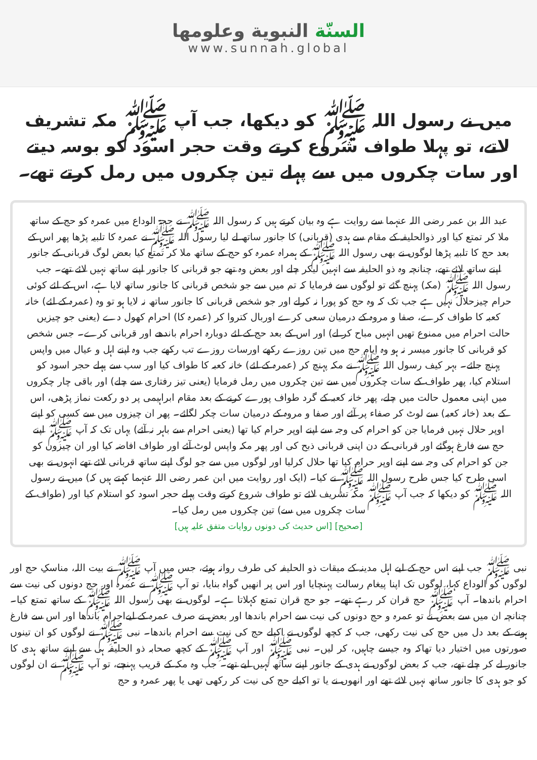السنّة النبوية وعلومها
www.sunnah.global
میں نے رسول اللہ ﷺ کو دیکھا، جب آپ ﷺ مکہ تشریف لاتے، تو پہلا طواف شروع کرتے وقت حجر اسود کو بوسہ دیتے اور سات چکروں میں سے پہلے تین چکروں میں رمل کرتے تھے۔
عبد اللہ بن عمر رضی اللہ عنہما سے روایت ہے وہ بیان کرتے ہیں کہ رسول اللہ ﷺ نے حجۃ الوداع میں عمرہ کو حج کے ساتھ ملا کر تمتع کیا اور ذوالحلیفہ کے مقام سے ہدی (قربانی) کا جانور ساتھ لے لیا رسول اللہ ﷺ نے عمرہ کا تلبیہ پڑھا پھر اس کے بعد حج کا تلبیہ پڑھا لوگوں نے بھی رسول اللہ ﷺ کے ہمراہ عمرہ کو حج کے ساتھ ملا کر تمتع کیا بعض لوگ قربانی کے جانور اپنے ساتھ لائے تھے، چنانچہ وہ ذو الحلیفہ سے انہیں لیکر چلے اور بعض وہ تھے جو قربانی کا جانور اپنے ساتھ نہیں لائے تھے۔ جب رسول اللہ ﷺ (مکہ) پہنچ گئے تو لوگوں سے فرمایا کہ تم میں سے جو شخص قربانی کا جانور ساتھ لایا ہے، اس کے لئے کوئی حرام چیزحلال نہیں ہے جب تک کہ وہ حج کو پورا نہ کرلے اور جو شخص قربانی کا جانور ساتھ نہ لایا ہو تو وہ (عمرہ کے لئے) خانہ کعبہ کا طواف کرے، صفا و مروہ کے درمیان سعی کرے اوربال کتروا کر (عمرہ کا) احرام کھول دے (یعنی جو چیزیں حالت احرام میں ممنوع تھیں انہیں مباح کر لے) اور اس کے بعد حج کے لئے دوبارہ احرام باندھے اور قربانی کرے۔ جس شخص کو قربانی کا جانور میسر نہ ہو وہ ایام حج میں تین روزے رکھے اورسات روزے تب رکھے جب وہ اپنے اہل و عیال میں واپس پہنچ جائے۔ بہر کیف رسول اللہ ﷺ نے مکہ پہنچ کر (عمرہ کے لئے) خانہ کعبہ کا طواف کیا اور سب سے پہلے حجر اسود کو استلام کیا، پھر طواف کے سات چکروں میں سے تین چکروں میں رمل فرمایا (یعنی تیز رفتاری سے چلے) اور باقی چار چکروں میں اپنی معمول حالت میں چلے، پھر خانہ کعبہ کے گرد طواف پورے کرنے کے بعد مقام ابراہیمی پر دو رکعت نماز پڑھی، اس کے بعد (خانہ کعبہ) سے لوٹ کر صفاء پر آئے اور صفا و مروہ کے درمیان سات چکر لگائے۔ پھر ان چیزوں میں سے کسی کو اپنے اوپر حلال نہیں فرمایا جن کو احرام کی وجہ سے اپنے اوپر حرام کیا تھا (یعنی احرام سے باہر نہ آئے) یہاں تک کہ آپ ﷺ اپنے حج سے فارغ ہوگئے اور قربانی کے دن اپنی قربانی ذبح کی اور پھر مکہ واپس لوٹ آئے اور طواف افاضہ کیا اور ان چیزوں کو جن کو احرام کی وجہ سے اپنے اوپر حرام کیا تھا حلال کرلیا اور لوگوں میں سے جو لوگ اپنے ساتھ قربانی لائے تھے انہوں نے بھی اسی طرح کیا جس طرح رسول اللہ ﷺ نے کیا۔ (ایک اور روایت میں ابن عمر رضی اللہ عنہما کہتے ہیں کہ) میں نے رسول اللہ ﷺ کو دیکھا کہ جب آپ ﷺ مکہ تشریف لائے تو طواف شروع کرتے وقت پہلے حجر اسود کو استلام کیا اور (طواف کے سات چکروں میں سے) تین چکروں میں رمل کیا۔
[صحیح] [اس حدیث کی دونوں روایات متفق علیہ ہیں]
نبی ﷺ جب اپنے اس حج کے لیے اہل مدینہ کے میقات ذو الحلیفہ کی طرف روانہ ہوئے، جس میں آپ ﷺ نے بیت اللہ، مناسکِ حج اور لوگوں کو الوداع کہا، لوگوں تک اپنا پیغام رسالت پہنچایا اور اس پر انھیں گواہ بنایا، تو آپ ﷺ نے عمرہ اور حج دونوں کی نیت سے احرام باندھا۔ آپ ﷺ حج قران کر رہے تھے۔ جو حج قران تمتع کہلاتا ہے۔ لوگوں نے بھی رسول اللہ ﷺ کے ساتھ تمتع کیا۔ چنانچہ ان میں سے بعض نے تو عمرہ و حج دونوں کی نیت سے احرام باندھا اور بعض نے صرف عمرہ کے لیےاحرام باندھا اور اس سے فارغ ہونے کے بعد دل میں حج کی نیت رکھی، جب کہ کچھ لوگوں نے اکیلے حج کی نیت سے احرام باندھا۔ نبی ﷺ نے لوگوں کو ان تینوں صورتوں میں اختیار دیا تھاکہ وہ جیسے چاہیں، کر لیں۔ نبی ﷺ اور آپ ﷺ کے کچھ صحابہ ذو الحلیفہ ہی سے اپنے ساتھ ہدی کا جانور لے کر چلے تھے، جب کہ بعض لوگوں نے ہدی کے جانور اپنے ساتھ نہیں لیے تھے۔ جب وہ مکہ کے قریب پہنچے، تو آپ ﷺ نے ان لوگوں کو جو ہدی کا جانور ساتھ نہیں لائے تھے اور انھوں نے یا تو اکیلے حج کی نیت کر رکھی تھی یا پھر عمرہ و حج